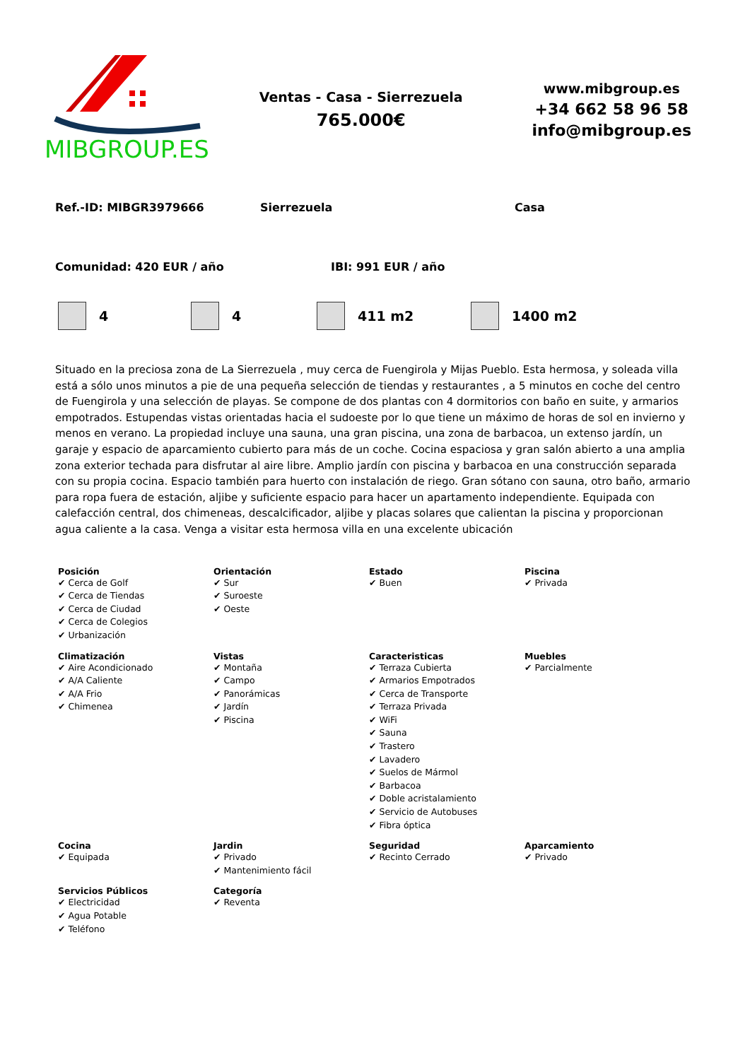MIBGROUP.ES
Ventas - Casa - Sierrezuela
765.000€
www.mibgroup.es
+34 662 58 96 58
info@mibgroup.es
Ref.-ID: MIBGR3979666 Sierrezuela Casa
Comunidad: 420 EUR / año IBI: 991 EUR / año
4 4 411 m2 1400 m2
Situado en la preciosa zona de La Sierrezuela , muy cerca de Fuengirola y Mijas Pueblo. Esta hermosa, y soleada villa está a sólo unos minutos a pie de una pequeña selección de tiendas y restaurantes , a 5 minutos en coche del centro de Fuengirola y una selección de playas. Se compone de dos plantas con 4 dormitorios con baño en suite, y armarios empotrados. Estupendas vistas orientadas hacia el sudoeste por lo que tiene un máximo de horas de sol en invierno y menos en verano. La propiedad incluye una sauna, una gran piscina, una zona de barbacoa, un extenso jardín, un garaje y espacio de aparcamiento cubierto para más de un coche. Cocina espaciosa y gran salón abierto a una amplia zona exterior techada para disfrutar al aire libre. Amplio jardín con piscina y barbacoa en una construcción separada con su propia cocina. Espacio también para huerto con instalación de riego. Gran sótano con sauna, otro baño, armario para ropa fuera de estación, aljibe y suficiente espacio para hacer un apartamento independiente. Equipada con calefacción central, dos chimeneas, descalcificador, aljibe y placas solares que calientan la piscina y proporcionan agua caliente a la casa. Venga a visitar esta hermosa villa en una excelente ubicación
| Posición ✔ Cerca de Golf ✔ Cerca de Tiendas ✔ Cerca de Ciudad ✔ Cerca de Colegios ✔ Urbanización | Orientación ✔ Sur ✔ Suroeste ✔ Oeste | Estado ✔ Buen | Piscina ✔ Privada |
| Climatización ✔ Aire Acondicionado ✔ A/A Caliente ✔ A/A Frio ✔ Chimenea | Vistas ✔ Montaña ✔ Campo ✔ Panorámicas ✔ Jardín ✔ Piscina | Caracteristicas ✔ Terraza Cubierta ✔ Armarios Empotrados ✔ Cerca de Transporte ✔ Terraza Privada ✔ WiFi ✔ Sauna ✔ Trastero ✔ Lavadero ✔ Suelos de Mármol ✔ Barbacoa ✔ Doble acristalamiento ✔ Servicio de Autobuses ✔ Fibra óptica | Muebles ✔ Parcialmente |
| Cocina ✔ Equipada | Jardin ✔ Privado ✔ Mantenimiento fácil | Seguridad ✔ Recinto Cerrado | Aparcamiento ✔ Privado |
| Servicios Públicos ✔ Electricidad ✔ Agua Potable ✔ Teléfono | Categoría ✔ Reventa | | |